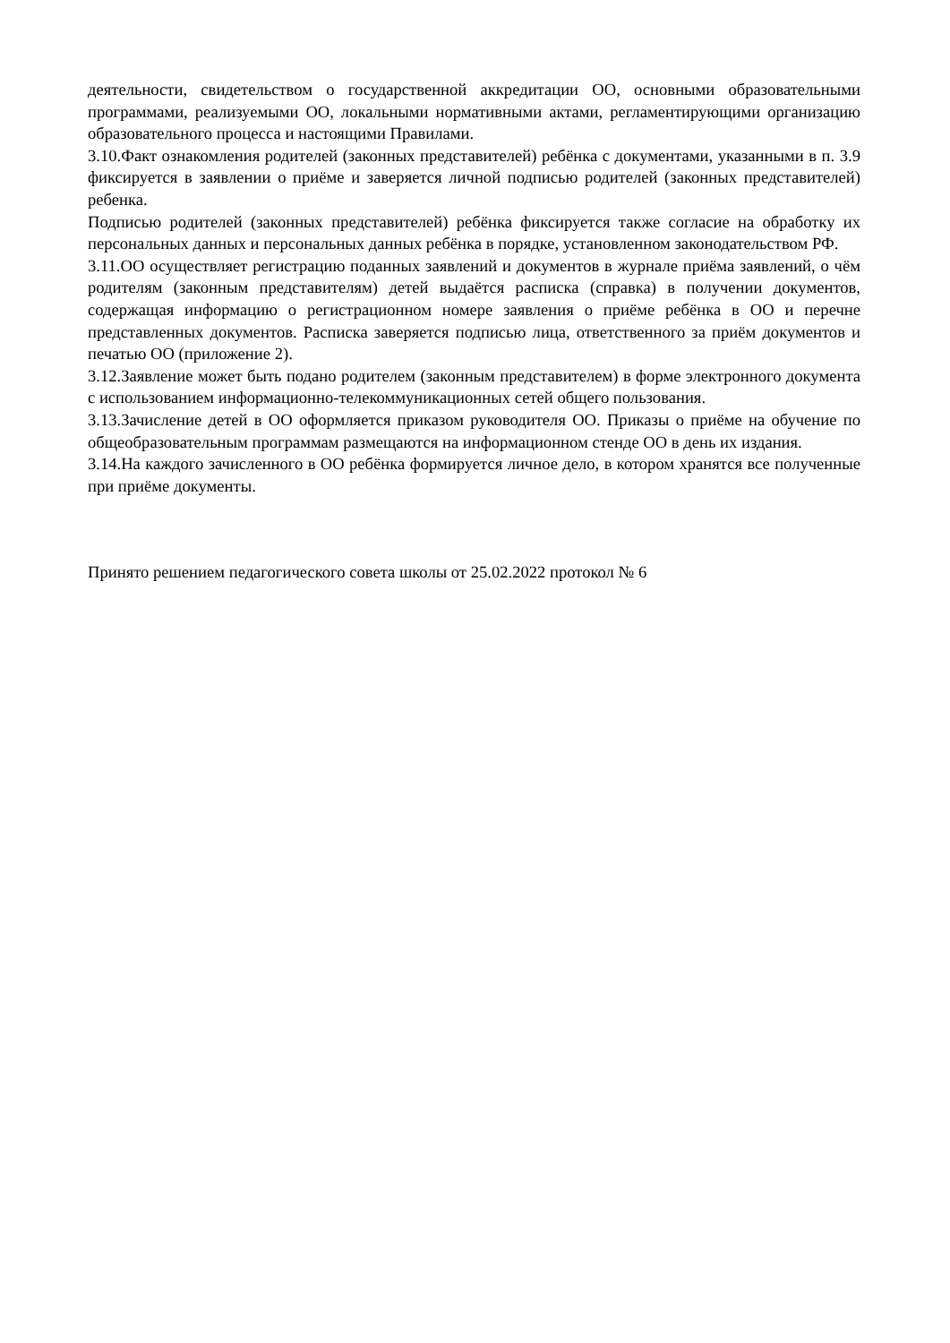деятельности, свидетельством о государственной аккредитации ОО, основными образовательными программами, реализуемыми ОО, локальными нормативными актами, регламентирующими организацию образовательного процесса и настоящими Правилами.
3.10.Факт ознакомления родителей (законных представителей) ребёнка с документами, указанными в п. 3.9 фиксируется в заявлении о приёме и заверяется личной подписью родителей (законных представителей) ребенка.
Подписью родителей (законных представителей) ребёнка фиксируется также согласие на обработку их персональных данных и персональных данных ребёнка в порядке, установленном законодательством РФ.
3.11.ОО осуществляет регистрацию поданных заявлений и документов в журнале приёма заявлений, о чём родителям (законным представителям) детей выдаётся расписка (справка) в получении документов, содержащая информацию о регистрационном номере заявления о приёме ребёнка в ОО и перечне представленных документов. Расписка заверяется подписью лица, ответственного за приём документов и печатью ОО (приложение 2).
3.12.Заявление может быть подано родителем (законным представителем) в форме электронного документа с использованием информационно-телекоммуникационных сетей общего пользования.
3.13.Зачисление детей в ОО оформляется приказом руководителя ОО. Приказы о приёме на обучение по общеобразовательным программам размещаются на информационном стенде ОО в день их издания.
3.14.На каждого зачисленного в ОО ребёнка формируется личное дело, в котором хранятся все полученные при приёме документы.
Принято решением педагогического совета школы от 25.02.2022 протокол № 6